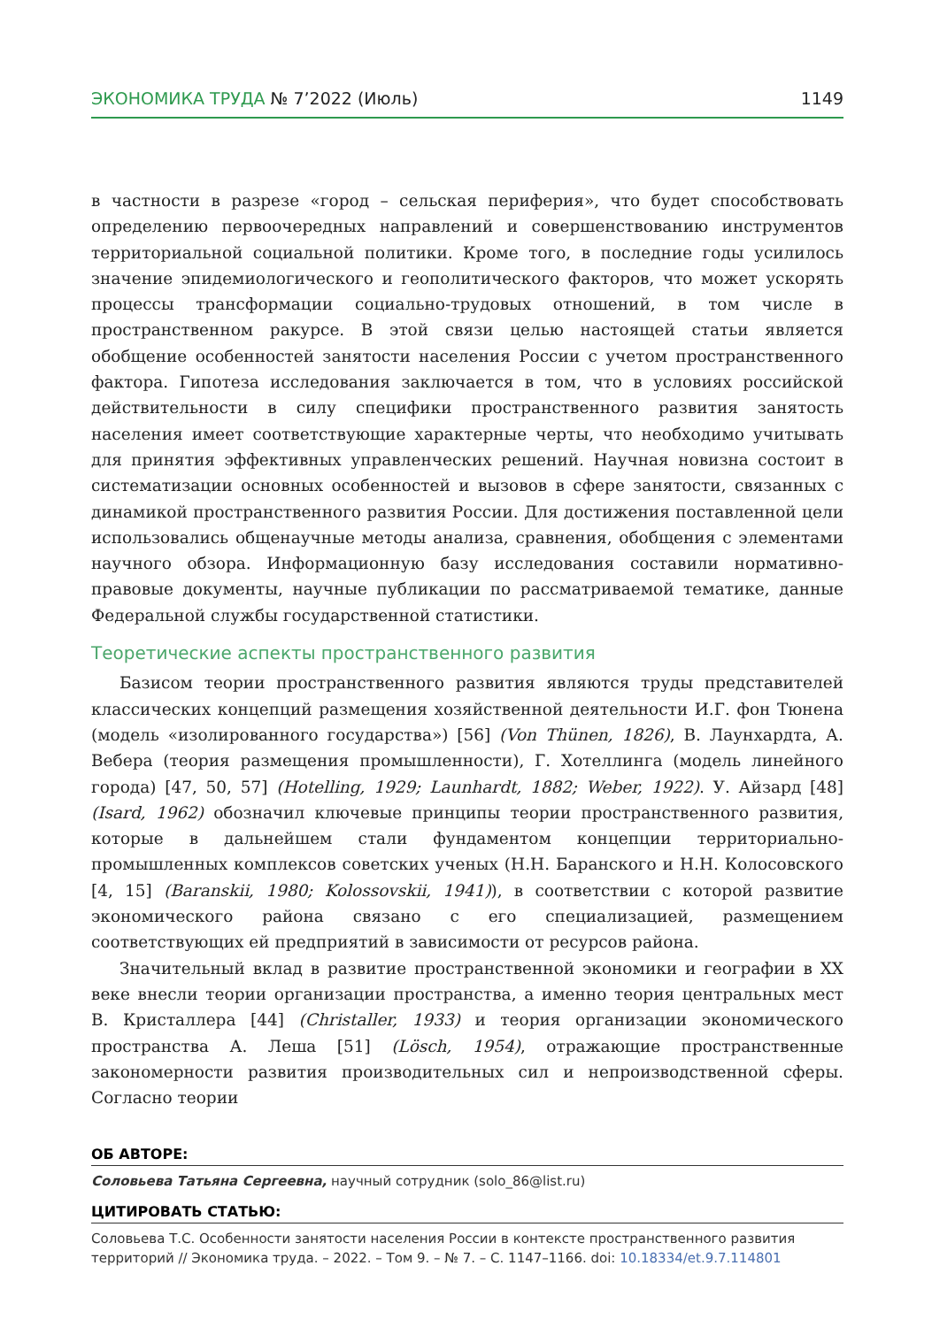ЭКОНОМИКА ТРУДА № 7’2022 (Июль) 1149
в частности в разрезе «город – сельская периферия», что будет способствовать определению первоочередных направлений и совершенствованию инструментов территориальной социальной политики. Кроме того, в последние годы усилилось значение эпидемиологического и геополитического факторов, что может ускорять процессы трансформации социально-трудовых отношений, в том числе в пространственном ракурсе. В этой связи целью настоящей статьи является обобщение особенностей занятости населения России с учетом пространственного фактора. Гипотеза исследования заключается в том, что в условиях российской действительности в силу специфики пространственного развития занятость населения имеет соответствующие характерные черты, что необходимо учитывать для принятия эффективных управленческих решений. Научная новизна состоит в систематизации основных особенностей и вызовов в сфере занятости, связанных с динамикой пространственного развития России. Для достижения поставленной цели использовались общенаучные методы анализа, сравнения, обобщения с элементами научного обзора. Информационную базу исследования составили нормативно-правовые документы, научные публикации по рассматриваемой тематике, данные Федеральной службы государственной статистики.
Теоретические аспекты пространственного развития
Базисом теории пространственного развития являются труды представителей классических концепций размещения хозяйственной деятельности И.Г. фон Тюнена (модель «изолированного государства») [56] (Von Thünen, 1826), В. Лаунхардта, А. Вебера (теория размещения промышленности), Г. Хотеллинга (модель линейного города) [47, 50, 57] (Hotelling, 1929; Launhardt, 1882; Weber, 1922). У. Айзард [48] (Isard, 1962) обозначил ключевые принципы теории пространственного развития, которые в дальнейшем стали фундаментом концепции территориально-промышленных комплексов советских ученых (Н.Н. Баранского и Н.Н. Колосовского [4, 15] (Baranskii, 1980; Kolossovskii, 1941)), в соответствии с которой развитие экономического района связано с его специализацией, размещением соответствующих ей предприятий в зависимости от ресурсов района.
Значительный вклад в развитие пространственной экономики и географии в XX веке внесли теории организации пространства, а именно теория центральных мест В. Кристаллера [44] (Christaller, 1933) и теория организации экономического пространства А. Леша [51] (Lösch, 1954), отражающие пространственные закономерности развития производительных сил и непроизводственной сферы. Согласно теории
ОБ АВТОРЕ:
Соловьева Татьяна Сергеевна, научный сотрудник (solo_86@list.ru)
ЦИТИРОВАТЬ СТАТЬЮ:
Соловьева Т.С. Особенности занятости населения России в контексте пространственного развития территорий // Экономика труда. – 2022. – Том 9. – № 7. – С. 1147–1166. doi: 10.18334/et.9.7.114801